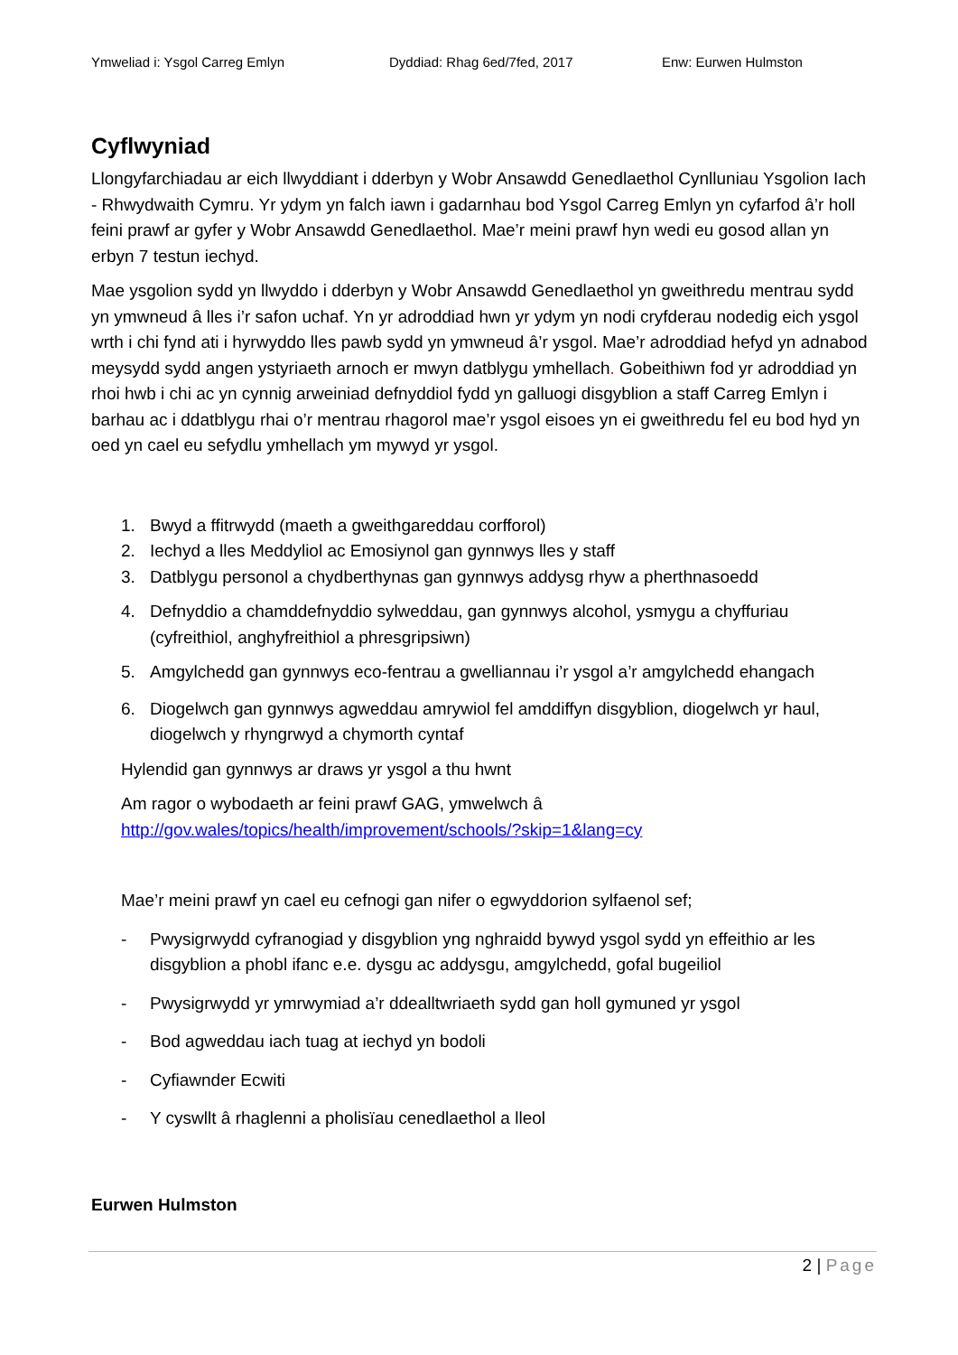Ymweliad i: Ysgol Carreg Emlyn Dyddiad: Rhag 6ed/7fed, 2017 Enw: Eurwen Hulmston
Cyflwyniad
Llongyfarchiadau ar eich llwyddiant i dderbyn y Wobr Ansawdd Genedlaethol Cynlluniau Ysgolion Iach - Rhwydwaith Cymru. Yr ydym yn falch iawn i gadarnhau bod Ysgol Carreg Emlyn yn cyfarfod â’r holl feini prawf ar gyfer y Wobr Ansawdd Genedlaethol. Mae’r meini prawf hyn wedi eu gosod allan yn erbyn 7 testun iechyd.
Mae ysgolion sydd yn llwyddo i dderbyn y Wobr Ansawdd Genedlaethol yn gweithredu mentrau sydd yn ymwneud â lles i’r safon uchaf. Yn yr adroddiad hwn yr ydym yn nodi cryfderau nodedig eich ysgol wrth i chi fynd ati i hyrwyddo lles pawb sydd yn ymwneud â’r ysgol. Mae’r adroddiad hefyd yn adnabod meysydd sydd angen ystyriaeth arnoch er mwyn datblygu ymhellach. Gobeithiwn fod yr adroddiad yn rhoi hwb i chi ac yn cynnig arweiniad defnyddiol fydd yn galluogi disgyblion a staff Carreg Emlyn i barhau ac i ddatblygu rhai o’r mentrau rhagorol mae’r ysgol eisoes yn ei gweithredu fel eu bod hyd yn oed yn cael eu sefydlu ymhellach ym mywyd yr ysgol.
1. Bwyd a ffitrwydd (maeth a gweithgareddau corfforol)
2. Iechyd a lles Meddyliol ac Emosiynol gan gynnwys lles y staff
3. Datblygu personol a chydberthynas gan gynnwys addysg rhyw a pherthnasoedd
4. Defnyddio a chamddefnyddio sylweddau, gan gynnwys alcohol, ysmygu a chyffuriau (cyfreithiol, anghyfreithiol a phresgripsiwn)
5. Amgylchedd gan gynnwys eco-fentrau a gwelliannau i’r ysgol a’r amgylchedd ehangach
6. Diogelwch gan gynnwys agweddau amrywiol fel amddiffyn disgyblion, diogelwch yr haul, diogelwch y rhyngrwyd a chymorth cyntaf
Hylendid gan gynnwys ar draws yr ysgol a thu hwnt
Am ragor o wybodaeth ar feini prawf GAG, ymwelwch â http://gov.wales/topics/health/improvement/schools/?skip=1&lang=cy
Mae’r meini prawf yn cael eu cefnogi gan nifer o egwyddorion sylfaenol sef;
- Pwysigrwydd cyfranogiad y disgyblion yng nghraidd bywyd ysgol sydd yn effeithio ar les disgyblion a phobl ifanc e.e. dysgu ac addysgu, amgylchedd, gofal bugeiliol
- Pwysigrwydd yr ymrwymiad a’r ddealltwriaeth sydd gan holl gymuned yr ysgol
- Bod agweddau iach tuag at iechyd yn bodoli
- Cyfiawnder Ecwiti
- Y cyswllt â rhaglenni a pholisïau cenedlaethol a lleol
Eurwen Hulmston
2 | Page